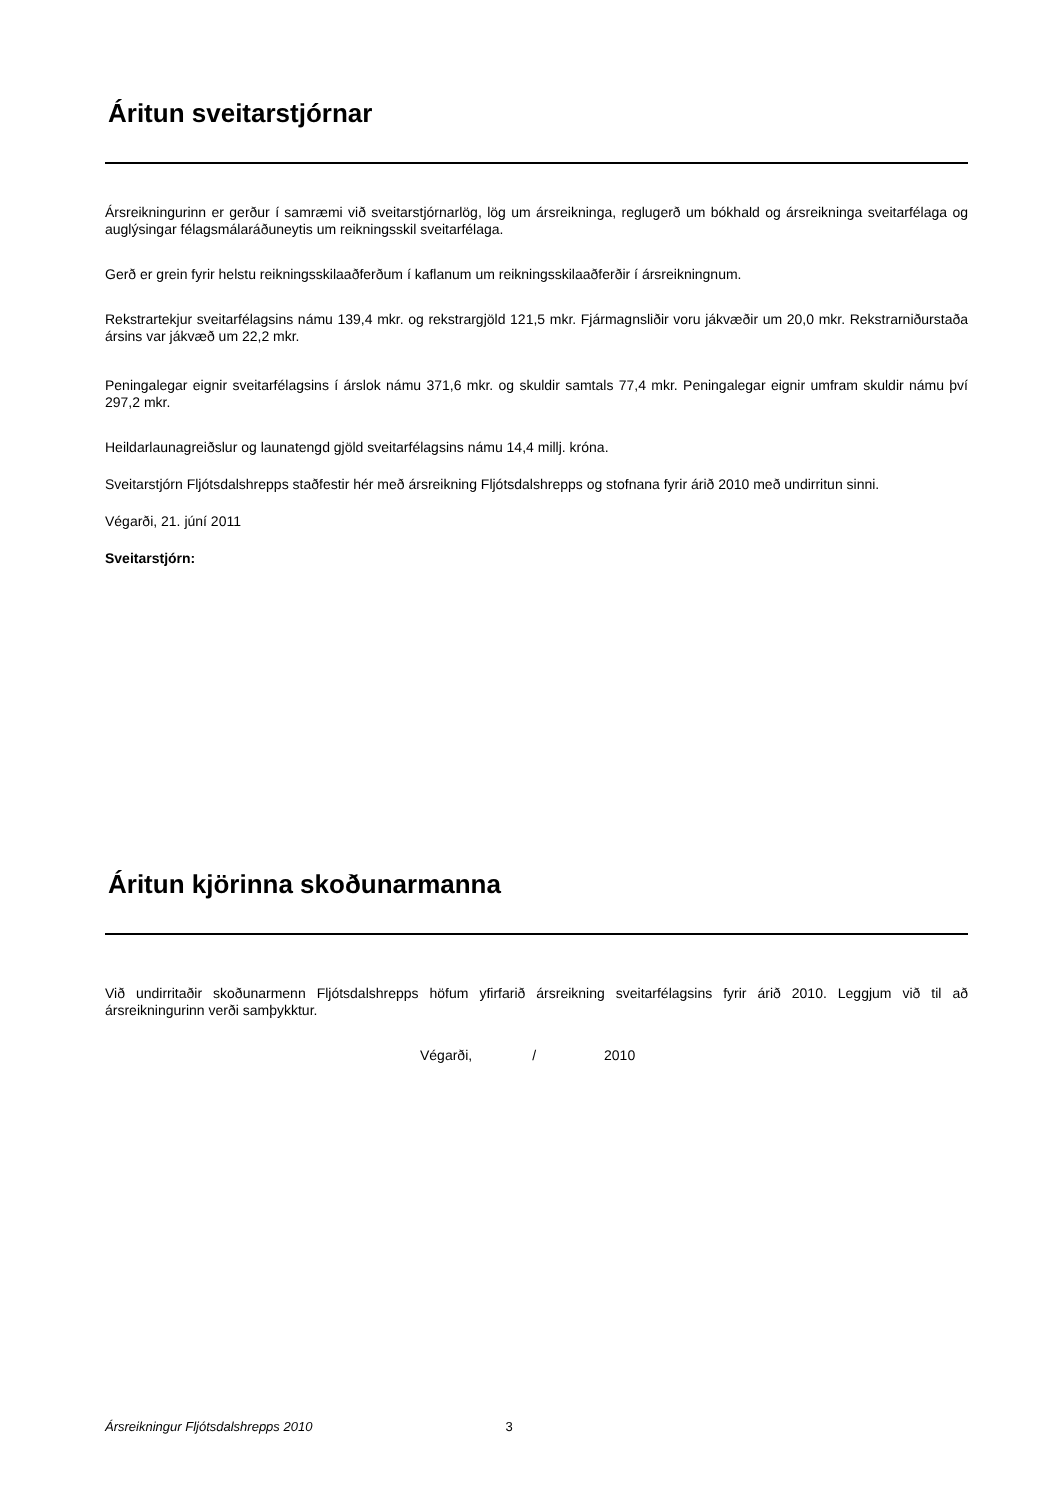Áritun sveitarstjórnar
Ársreikningurinn er gerður í samræmi við sveitarstjórnarlög, lög um ársreikninga, reglugerð um bókhald og ársreikninga sveitarfélaga og auglýsingar félagsmálaráðuneytis um reikningsskil sveitarfélaga.
Gerð er grein fyrir helstu reikningsskilaaðferðum í kaflanum um reikningsskilaaðferðir í ársreikningnum.
Rekstrartekjur sveitarfélagsins námu 139,4 mkr. og rekstrargjöld 121,5 mkr. Fjármagnsliðir voru jákvæðir um 20,0 mkr. Rekstrarniðurstaða ársins var jákvæð um 22,2 mkr.
Peningalegar eignir sveitarfélagsins í árslok námu 371,6 mkr. og skuldir samtals 77,4 mkr. Peningalegar eignir umfram skuldir námu því 297,2 mkr.
Heildarlaunagreiðslur og launatengd gjöld sveitarfélagsins námu 14,4 millj. króna.
Sveitarstjórn Fljótsdalshrepps staðfestir hér með ársreikning Fljótsdalshrepps og stofnana fyrir árið 2010 með undirritun sinni.
Végarði, 21. júní 2011
Sveitarstjórn:
Áritun kjörinna skoðunarmanna
Við undirritaðir skoðunarmenn Fljótsdalshrepps höfum yfirfarið ársreikning sveitarfélagsins fyrir árið 2010. Leggjum við til að ársreikningurinn verði samþykktur.
Végarði, / 2010
Ársreikningur Fljótsdalshrepps 2010 3